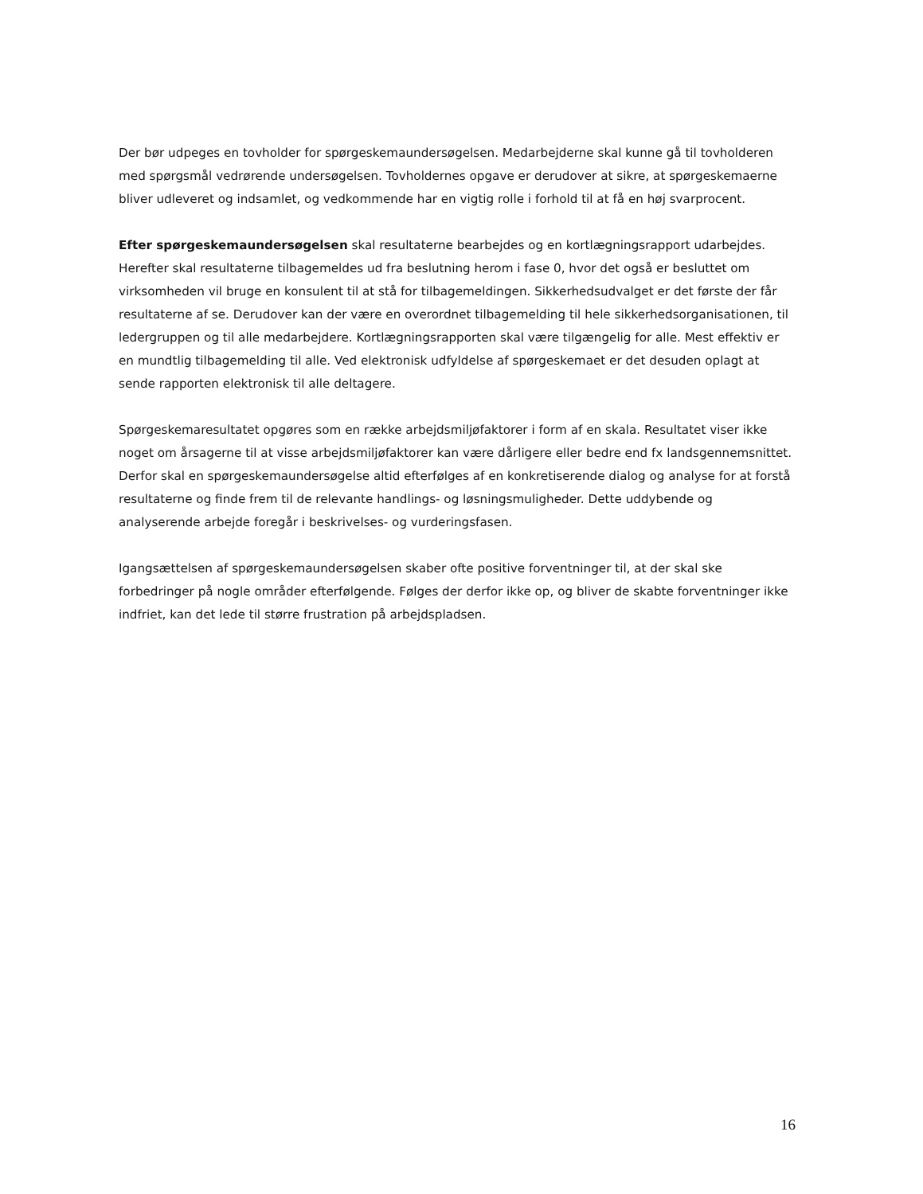Der bør udpeges en tovholder for spørgeskemaundersøgelsen. Medarbejderne skal kunne gå til tovholderen med spørgsmål vedrørende undersøgelsen. Tovholdernes opgave er derudover at sikre, at spørgeskemaerne bliver udleveret og indsamlet, og vedkommende har en vigtig rolle i forhold til at få en høj svarprocent.
Efter spørgeskemaundersøgelsen skal resultaterne bearbejdes og en kortlægningsrapport udarbejdes. Herefter skal resultaterne tilbagemeldes ud fra beslutning herom i fase 0, hvor det også er besluttet om virksomheden vil bruge en konsulent til at stå for tilbagemeldingen. Sikkerhedsudvalget er det første der får resultaterne af se. Derudover kan der være en overordnet tilbagemelding til hele sikkerhedsorganisationen, til ledergruppen og til alle medarbejdere. Kortlægningsrapporten skal være tilgængelig for alle. Mest effektiv er en mundtlig tilbagemelding til alle. Ved elektronisk udfyldelse af spørgeskemaet er det desuden oplagt at sende rapporten elektronisk til alle deltagere.
Spørgeskemaresultatet opgøres som en række arbejdsmiljøfaktorer i form af en skala. Resultatet viser ikke noget om årsagerne til at visse arbejdsmiljøfaktorer kan være dårligere eller bedre end fx landsgennemsnittet. Derfor skal en spørgeskemaundersøgelse altid efterfølges af en konkretiserende dialog og analyse for at forstå resultaterne og finde frem til de relevante handlings- og løsningsmuligheder. Dette uddybende og analyserende arbejde foregår i beskrivelses- og vurderingsfasen.
Igangsættelsen af spørgeskemaundersøgelsen skaber ofte positive forventninger til, at der skal ske forbedringer på nogle områder efterfølgende. Følges der derfor ikke op, og bliver de skabte forventninger ikke indfriet, kan det lede til større frustration på arbejdspladsen.
16